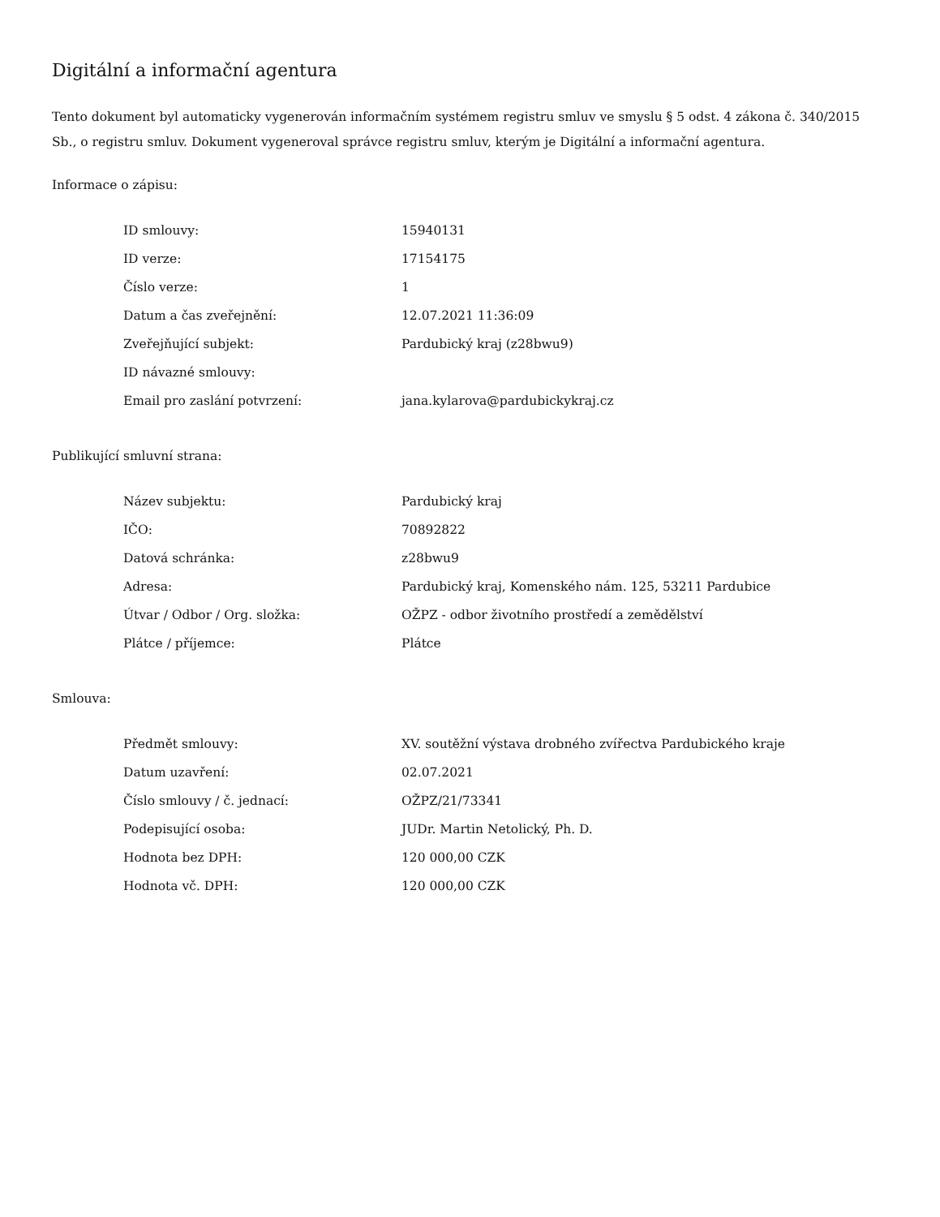Digitální a informační agentura
Tento dokument byl automaticky vygenerován informačním systémem registru smluv ve smyslu § 5 odst. 4 zákona č. 340/2015 Sb., o registru smluv. Dokument vygeneroval správce registru smluv, kterým je Digitální a informační agentura.
Informace o zápisu:
| ID smlouvy: | 15940131 |
| ID verze: | 17154175 |
| Číslo verze: | 1 |
| Datum a čas zveřejnění: | 12.07.2021 11:36:09 |
| Zveřejňující subjekt: | Pardubický kraj (z28bwu9) |
| ID návazné smlouvy: | |
| Email pro zaslání potvrzení: | jana.kylarova@pardubickykraj.cz |
Publikující smluvní strana:
| Název subjektu: | Pardubický kraj |
| IČO: | 70892822 |
| Datová schránka: | z28bwu9 |
| Adresa: | Pardubický kraj, Komenského nám. 125, 53211 Pardubice |
| Útvar / Odbor / Org. složka: | OŽPZ - odbor životního prostředí a zemědělství |
| Plátce / příjemce: | Plátce |
Smlouva:
| Předmět smlouvy: | XV. soutěžní výstava drobného zvířectva Pardubického kraje |
| Datum uzavření: | 02.07.2021 |
| Číslo smlouvy / č. jednací: | OŽPZ/21/73341 |
| Podepisující osoba: | JUDr. Martin Netolický, Ph. D. |
| Hodnota bez DPH: | 120 000,00 CZK |
| Hodnota vč. DPH: | 120 000,00 CZK |